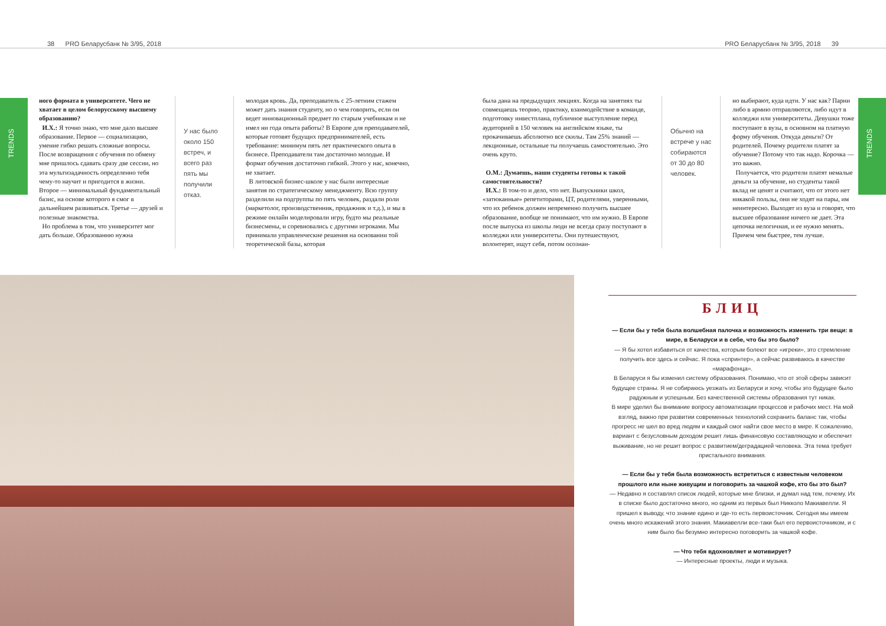38 PRO Беларусбанк № 3/95, 2018 PRO Беларусбанк № 3/95, 2018 39
TRENDS TRENDS
ного формата в университете. Чего не хватает в целом белорусскому высшему образованию?
И.Х.: Я точно знаю, что мне дало высшее образование. Первое — социализацию, умение гибко решать сложные вопросы. После возвращения с обучения по обмену мне пришлось сдавать сразу две сессии, но эта мультизадачность определенно тебя чему-то научит и пригодится в жизни. Второе — минимальный фундаментальный базис, на основе которого я смог в дальнейшем развиваться. Третье — друзей и полезные знакомства.
Но проблема в том, что университет мог дать больше. Образованию нужна
У нас было около 150 встреч, и всего раз пять мы получили отказ.
молодая кровь. Да, преподаватель с 25-летним стажем может дать знания студенту, но о чем говорить, если он ведет инновационный предмет по старым учебникам и не имел ни года опыта работы? В Европе для преподавателей, которые готовят будущих предпринимателей, есть требование: минимум пять лет практического опыта в бизнесе. Преподаватели там достаточно молодые. И формат обучения достаточно гибкий. Этого у нас, конечно, не хватает.
В литовской бизнес-школе у нас были интересные занятия по стратегическому менеджменту. Всю группу разделили на подгруппы по пять человек, раздали роли (маркетолог, производственник, продажник и т.д.), и мы в режиме онлайн моделировали игру, будто мы реальные бизнесмены, и соревновались с другими игроками. Мы принимали управленческие решения на основании той теоретической базы, которая
была дана на предыдущих лекциях. Когда на занятиях ты совмещаешь теорию, практику, взаимодействие в команде, подготовку инвестплана, публичное выступление перед аудиторией в 150 человек на английском языке, ты прокачиваешь абсолютно все скилы. Там 25% знаний — лекционные, остальные ты получаешь самостоятельно. Это очень круто.
О.М.: Думаешь, наши студенты готовы к такой самостоятельности?
И.Х.: В том-то и дело, что нет. Выпускники школ, «затюканные» репетиторами, ЦТ, родителями, уверенными, что их ребенок должен непременно получить высшее образование, вообще не понимают, что им нужно. В Европе после выпуска из школы люди не всегда сразу поступают в колледжи или университеты. Они путешествуют, волонтерят, ищут себя, потом осознан-
Обычно на встрече у нас собираются от 30 до 80 человек.
но выбирают, куда идти. У нас как? Парни либо в армию отправляются, либо идут в колледжи или университеты. Девушки тоже поступают в вузы, в основном на платную форму обучения. Откуда деньги? От родителей. Почему родители платят за обучение? Потому что так надо. Корочка — это важно.
Получается, что родители платят немалые деньги за обучение, но студенты такой вклад не ценят и считают, что от этого нет никакой пользы, они не ходят на пары, им неинтересно. Выходят из вуза и говорят, что высшее образование ничего не дает. Эта цепочка нелогичная, и ее нужно менять. Причем чем быстрее, тем лучше.
БЛИЦ
— Если бы у тебя была волшебная палочка и возможность изменить три вещи: в мире, в Беларуси и в себе, что бы это было?
— Я бы хотел избавиться от качества, которым болеют все «игреки», это стремление получить все здесь и сейчас. Я пока «спринтер», а сейчас развиваюсь в качестве «марафонца».
В Беларуси я бы изменил систему образования. Понимаю, что от этой сферы зависит будущее страны. Я не собираюсь уезжать из Беларуси и хочу, чтобы это будущее было радужным и успешным. Без качественной системы образования тут никак.
В мире уделил бы внимание вопросу автоматизации процессов и рабочих мест. На мой взгляд, важно при развитии современных технологий сохранить баланс так, чтобы прогресс не шел во вред людям и каждый смог найти свое место в мире. К сожалению, вариант с безусловным доходом решит лишь финансовую составляющую и обеспечит выживание, но не решит вопрос с развитием/деградацией человека. Эта тема требует пристального внимания.
— Если бы у тебя была возможность встретиться с известным человеком прошлого или ныне живущим и поговорить за чашкой кофе, кто бы это был?
— Недавно я составлял список людей, которые мне близки, и думал над тем, почему. Их в списке было достаточно много, но одним из первых был Никколо Макиавелли. Я пришел к выводу, что знание едино и где-то есть первоисточник. Сегодня мы имеем очень много искажений этого знания. Макиавелли все-таки был его первоисточником, и с ним было бы безумно интересно поговорить за чашкой кофе.
— Что тебя вдохновляет и мотивирует?
— Интересные проекты, люди и музыка.